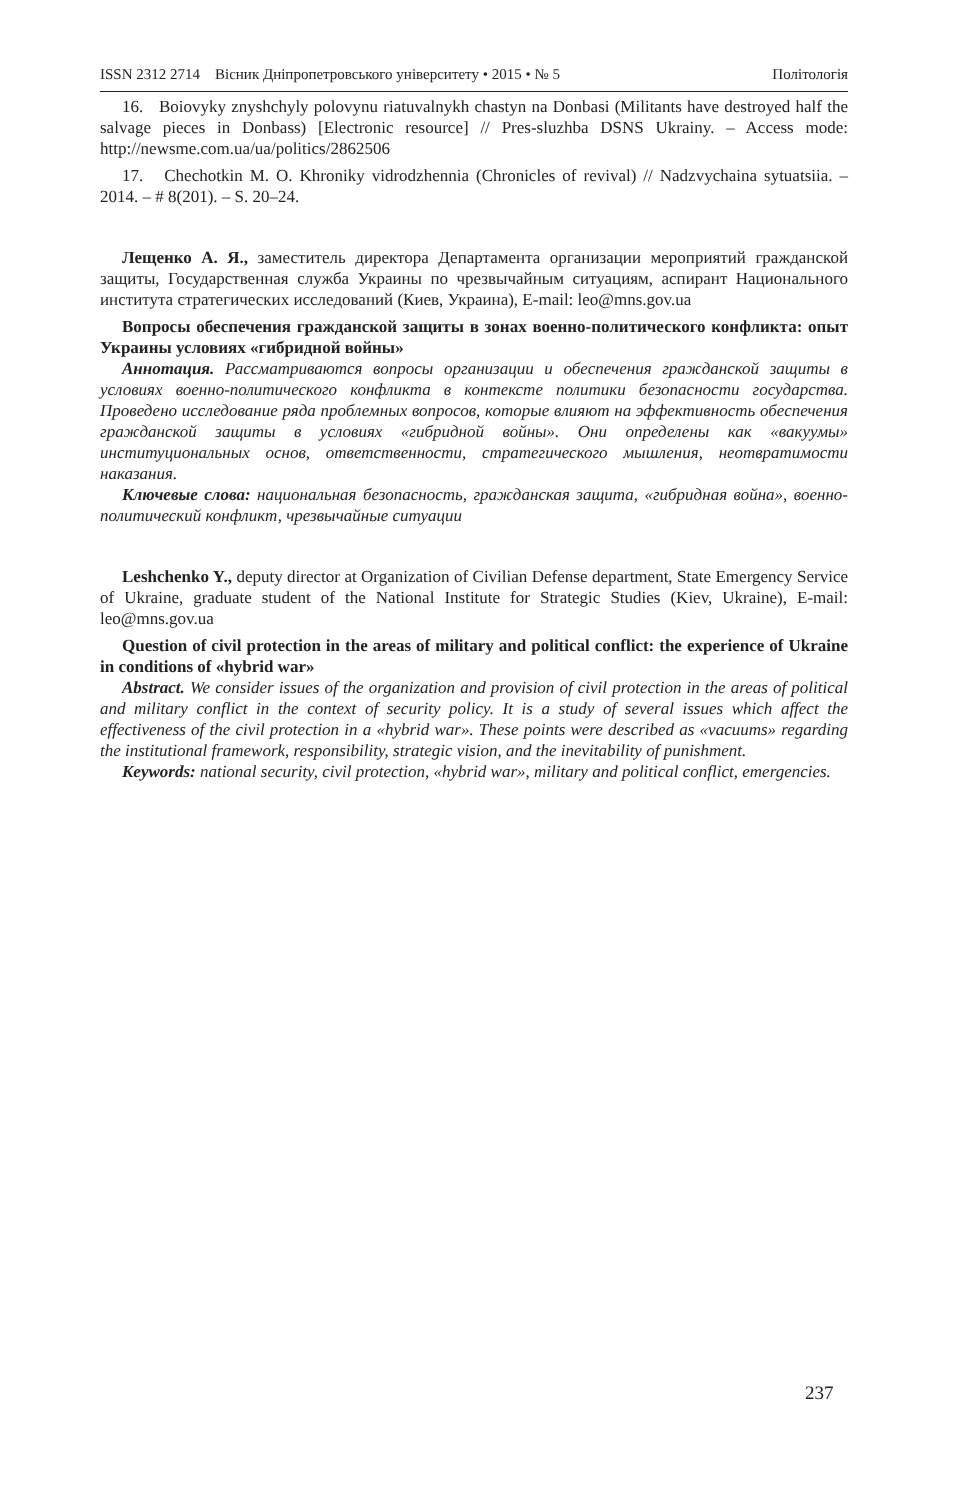ISSN 2312 2714 Вісник Дніпропетровського університету • 2015 • № 5 Політологія
16. Boiovyky znyshchyly polovynu riatuvalnykh chastyn na Donbasi (Militants have destroyed half the salvage pieces in Donbass) [Electronic resource] // Pres-sluzhba DSNS Ukrainy. – Access mode: http://newsme.com.ua/ua/politics/2862506
17. Chechotkin M. O. Khroniky vidrodzhennia (Chronicles of revival) // Nadzvychaina sytuatsiia. – 2014. – # 8(201). – S. 20–24.
Лещенко А. Я., заместитель директора Департамента организации мероприятий гражданской защиты, Государственная служба Украины по чрезвычайным ситуациям, аспирант Национального института стратегических исследований (Киев, Украина), E-mail: leo@mns.gov.ua
Вопросы обеспечения гражданской защиты в зонах военно-политического конфликта: опыт Украины условиях «гибридной войны»
Аннотация. Рассматриваются вопросы организации и обеспечения гражданской защиты в условиях военно-политического конфликта в контексте политики безопасности государства. Проведено исследование ряда проблемных вопросов, которые влияют на эффективность обеспечения гражданской защиты в условиях «гибридной войны». Они определены как «вакуумы» институциональных основ, ответственности, стратегического мышления, неотвратимости наказания.
Ключевые слова: национальная безопасность, гражданская защита, «гибридная война», военно-политический конфликт, чрезвычайные ситуации
Leshchenko Y., deputy director at Organization of Civilian Defense department, State Emergency Service of Ukraine, graduate student of the National Institute for Strategic Studies (Kiev, Ukraine), E-mail: leo@mns.gov.ua
Question of civil protection in the areas of military and political conflict: the experience of Ukraine in conditions of «hybrid war»
Abstract. We consider issues of the organization and provision of civil protection in the areas of political and military conflict in the context of security policy. It is a study of several issues which affect the effectiveness of the civil protection in a «hybrid war». These points were described as «vacuums» regarding the institutional framework, responsibility, strategic vision, and the inevitability of punishment.
Keywords: national security, civil protection, «hybrid war», military and political conflict, emergencies.
237